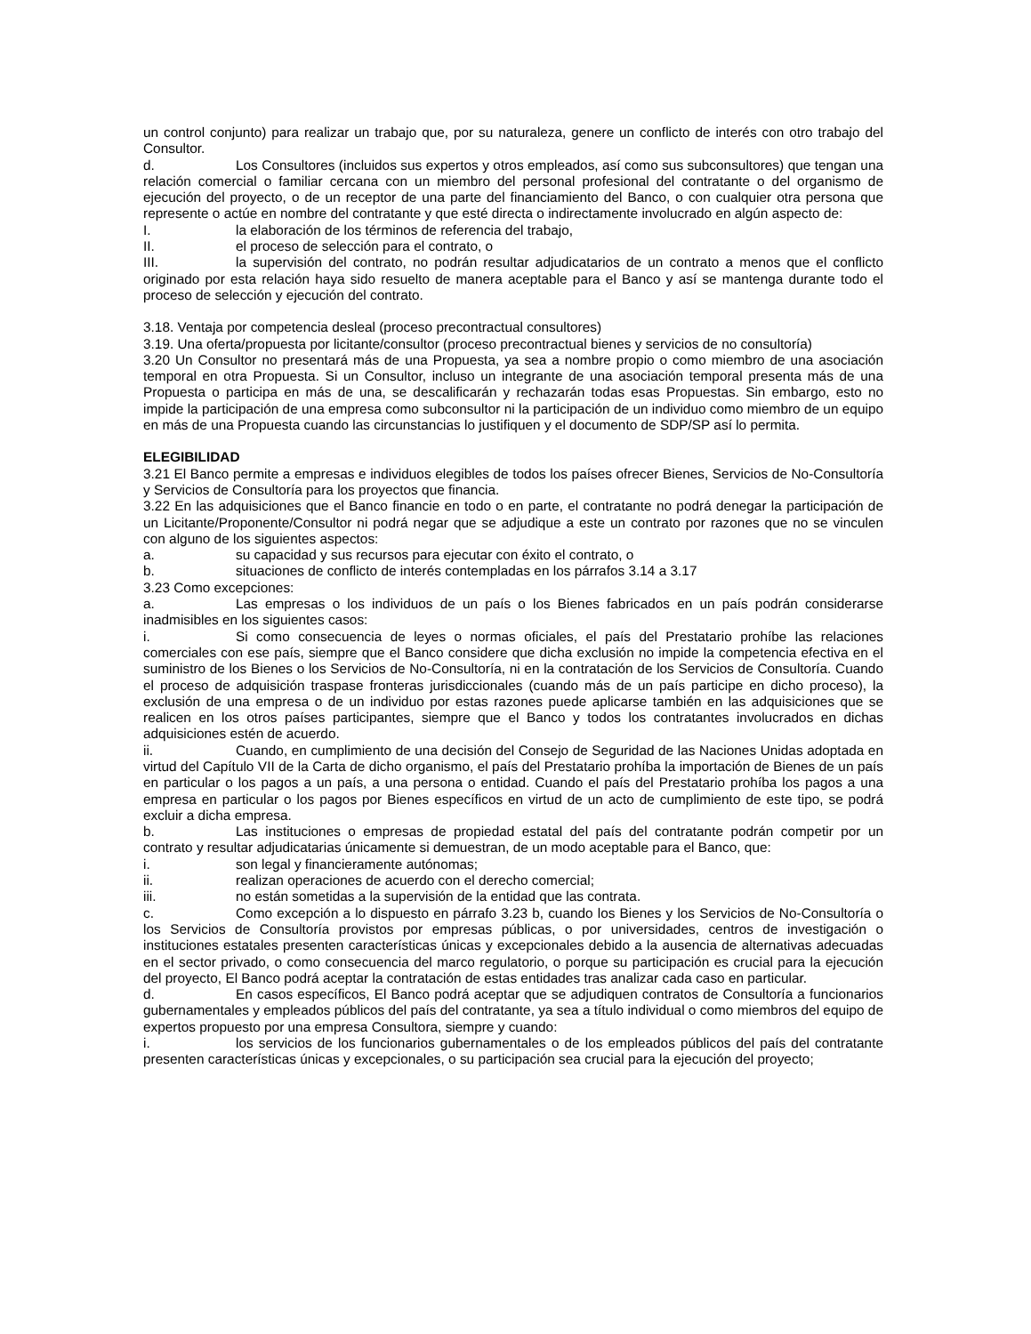un control conjunto) para realizar un trabajo que, por su naturaleza, genere un conflicto de interés con otro trabajo del Consultor.
d. Los Consultores (incluidos sus expertos y otros empleados, así como sus subconsultores) que tengan una relación comercial o familiar cercana con un miembro del personal profesional del contratante o del organismo de ejecución del proyecto, o de un receptor de una parte del financiamiento del Banco, o con cualquier otra persona que represente o actúe en nombre del contratante y que esté directa o indirectamente involucrado en algún aspecto de:
I. la elaboración de los términos de referencia del trabajo,
II. el proceso de selección para el contrato, o
III. la supervisión del contrato, no podrán resultar adjudicatarios de un contrato a menos que el conflicto originado por esta relación haya sido resuelto de manera aceptable para el Banco y así se mantenga durante todo el proceso de selección y ejecución del contrato.
3.18. Ventaja por competencia desleal (proceso precontractual consultores)
3.19. Una oferta/propuesta por licitante/consultor (proceso precontractual bienes y servicios de no consultoría)
3.20 Un Consultor no presentará más de una Propuesta, ya sea a nombre propio o como miembro de una asociación temporal en otra Propuesta. Si un Consultor, incluso un integrante de una asociación temporal presenta más de una Propuesta o participa en más de una, se descalificarán y rechazarán todas esas Propuestas. Sin embargo, esto no impide la participación de una empresa como subconsultor ni la participación de un individuo como miembro de un equipo en más de una Propuesta cuando las circunstancias lo justifiquen y el documento de SDP/SP así lo permita.
ELEGIBILIDAD
3.21 El Banco permite a empresas e individuos elegibles de todos los países ofrecer Bienes, Servicios de No-Consultoría y Servicios de Consultoría para los proyectos que financia.
3.22 En las adquisiciones que el Banco financie en todo o en parte, el contratante no podrá denegar la participación de un Licitante/Proponente/Consultor ni podrá negar que se adjudique a este un contrato por razones que no se vinculen con alguno de los siguientes aspectos:
a. su capacidad y sus recursos para ejecutar con éxito el contrato, o
b. situaciones de conflicto de interés contempladas en los párrafos 3.14 a 3.17
3.23 Como excepciones:
a. Las empresas o los individuos de un país o los Bienes fabricados en un país podrán considerarse inadmisibles en los siguientes casos:
i. Si como consecuencia de leyes o normas oficiales, el país del Prestatario prohíbe las relaciones comerciales con ese país, siempre que el Banco considere que dicha exclusión no impide la competencia efectiva en el suministro de los Bienes o los Servicios de No-Consultoría, ni en la contratación de los Servicios de Consultoría. Cuando el proceso de adquisición traspase fronteras jurisdiccionales (cuando más de un país participe en dicho proceso), la exclusión de una empresa o de un individuo por estas razones puede aplicarse también en las adquisiciones que se realicen en los otros países participantes, siempre que el Banco y todos los contratantes involucrados en dichas adquisiciones estén de acuerdo.
ii. Cuando, en cumplimiento de una decisión del Consejo de Seguridad de las Naciones Unidas adoptada en virtud del Capítulo VII de la Carta de dicho organismo, el país del Prestatario prohíba la importación de Bienes de un país en particular o los pagos a un país, a una persona o entidad. Cuando el país del Prestatario prohíba los pagos a una empresa en particular o los pagos por Bienes específicos en virtud de un acto de cumplimiento de este tipo, se podrá excluir a dicha empresa.
b. Las instituciones o empresas de propiedad estatal del país del contratante podrán competir por un contrato y resultar adjudicatarias únicamente si demuestran, de un modo aceptable para el Banco, que:
i. son legal y financieramente autónomas;
ii. realizan operaciones de acuerdo con el derecho comercial;
iii. no están sometidas a la supervisión de la entidad que las contrata.
c. Como excepción a lo dispuesto en párrafo 3.23 b, cuando los Bienes y los Servicios de No-Consultoría o los Servicios de Consultoría provistos por empresas públicas, o por universidades, centros de investigación o instituciones estatales presenten características únicas y excepcionales debido a la ausencia de alternativas adecuadas en el sector privado, o como consecuencia del marco regulatorio, o porque su participación es crucial para la ejecución del proyecto, El Banco podrá aceptar la contratación de estas entidades tras analizar cada caso en particular.
d. En casos específicos, El Banco podrá aceptar que se adjudiquen contratos de Consultoría a funcionarios gubernamentales y empleados públicos del país del contratante, ya sea a título individual o como miembros del equipo de expertos propuesto por una empresa Consultora, siempre y cuando:
i. los servicios de los funcionarios gubernamentales o de los empleados públicos del país del contratante presenten características únicas y excepcionales, o su participación sea crucial para la ejecución del proyecto;